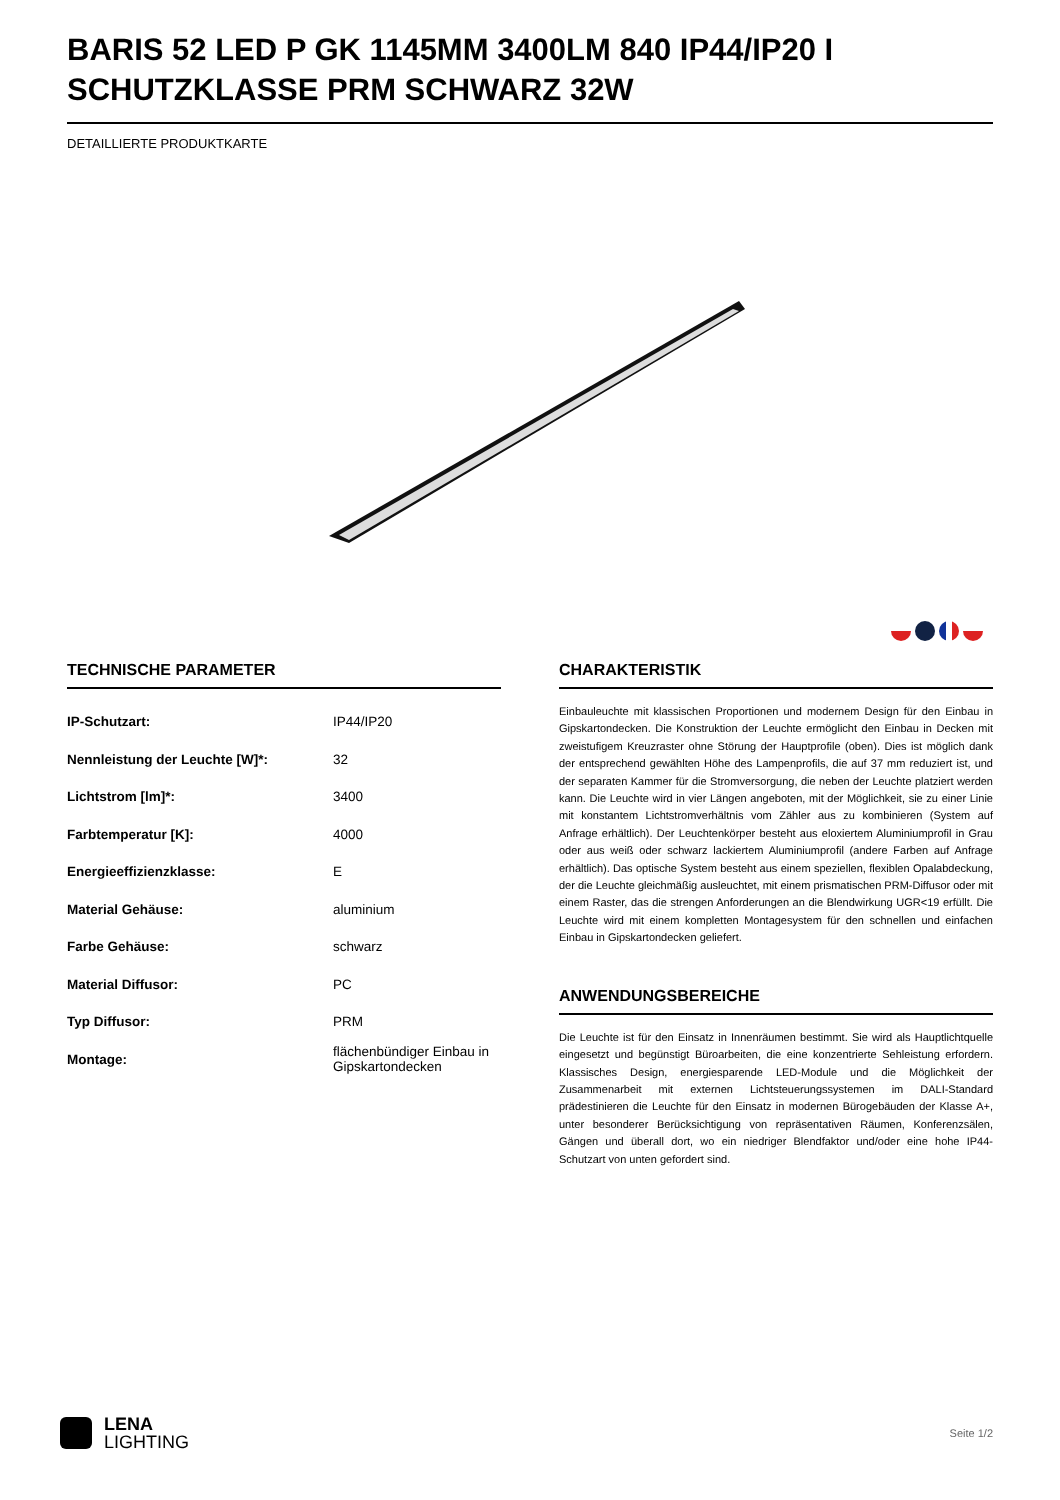BARIS 52 LED P GK 1145MM 3400LM 840 IP44/IP20 I SCHUTZKLASSE PRM SCHWARZ 32W
DETAILLIERTE PRODUKTKARTE
TECHNISCHE PARAMETER
| IP-Schutzart: | IP44/IP20 |
| Nennleistung der Leuchte [W]*: | 32 |
| Lichtstrom [lm]*: | 3400 |
| Farbtemperatur [K]: | 4000 |
| Energieeffizienzklasse: | E |
| Material Gehäuse: | aluminium |
| Farbe Gehäuse: | schwarz |
| Material Diffusor: | PC |
| Typ Diffusor: | PRM |
| Montage: | flächenbündiger Einbau in Gipskartondecken |
CHARAKTERISTIK
Einbauleuchte mit klassischen Proportionen und modernem Design für den Einbau in Gipskartondecken. Die Konstruktion der Leuchte ermöglicht den Einbau in Decken mit zweistufigem Kreuzraster ohne Störung der Hauptprofile (oben). Dies ist möglich dank der entsprechend gewählten Höhe des Lampenprofils, die auf 37 mm reduziert ist, und der separaten Kammer für die Stromversorgung, die neben der Leuchte platziert werden kann. Die Leuchte wird in vier Längen angeboten, mit der Möglichkeit, sie zu einer Linie mit konstantem Lichtstromverhältnis vom Zähler aus zu kombinieren (System auf Anfrage erhältlich). Der Leuchtenkörper besteht aus eloxiertem Aluminiumprofil in Grau oder aus weiß oder schwarz lackiertem Aluminiumprofil (andere Farben auf Anfrage erhältlich). Das optische System besteht aus einem speziellen, flexiblen Opalabdeckung, der die Leuchte gleichmäßig ausleuchtet, mit einem prismatischen PRM-Diffusor oder mit einem Raster, das die strengen Anforderungen an die Blendwirkung UGR<19 erfüllt. Die Leuchte wird mit einem kompletten Montagesystem für den schnellen und einfachen Einbau in Gipskartondecken geliefert.
ANWENDUNGSBEREICHE
Die Leuchte ist für den Einsatz in Innenräumen bestimmt. Sie wird als Hauptlichtquelle eingesetzt und begünstigt Büroarbeiten, die eine konzentrierte Sehleistung erfordern. Klassisches Design, energiesparende LED-Module und die Möglichkeit der Zusammenarbeit mit externen Lichtsteuerungssystemen im DALI-Standard prädestinieren die Leuchte für den Einsatz in modernen Bürogebäuden der Klasse A+, unter besonderer Berücksichtigung von repräsentativen Räumen, Konferenzsälen, Gängen und überall dort, wo ein niedriger Blendfaktor und/oder eine hohe IP44-Schutzart von unten gefordert sind.
LENA
LIGHTING
Seite 1/2